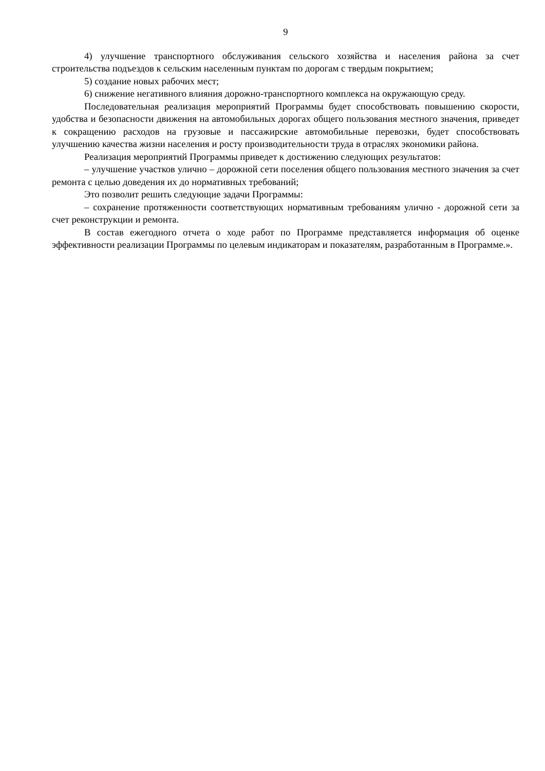9
4) улучшение транспортного обслуживания сельского хозяйства и населения района за счет строительства подъездов к сельским населенным пунктам по дорогам с твердым покрытием;
5) создание новых рабочих мест;
6) снижение негативного влияния дорожно-транспортного комплекса на окружающую среду.
Последовательная реализация мероприятий Программы будет способствовать повышению скорости, удобства и безопасности движения на автомобильных дорогах общего пользования местного значения, приведет к сокращению расходов на грузовые и пассажирские автомобильные перевозки, будет способствовать улучшению качества жизни населения и росту производительности труда в отраслях экономики района.
Реализация мероприятий Программы приведет к достижению следующих результатов:
– улучшение участков улично – дорожной сети поселения общего пользования местного значения за счет ремонта с целью доведения их до нормативных требований;
Это позволит решить следующие задачи Программы:
– сохранение протяженности соответствующих нормативным требованиям улично - дорожной сети за счет реконструкции и ремонта.
В состав ежегодного отчета о ходе работ по Программе представляется информация об оценке эффективности реализации Программы по целевым индикаторам и показателям, разработанным в Программе.».